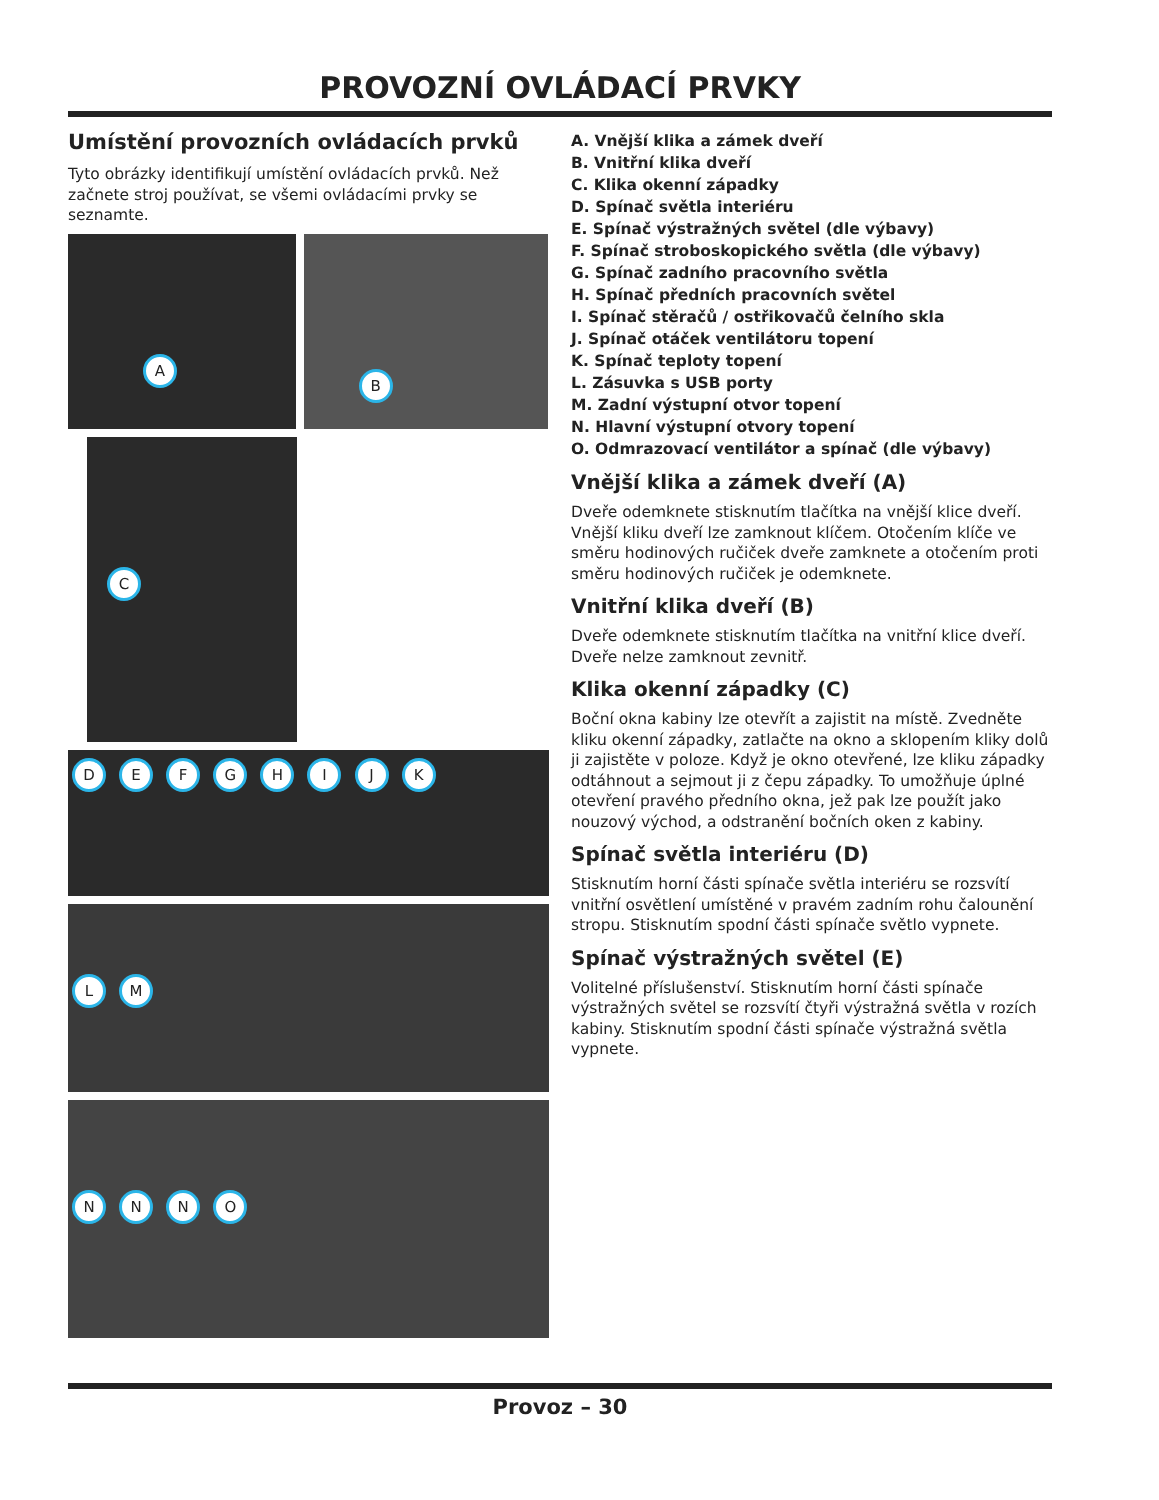PROVOZNÍ OVLÁDACÍ PRVKY
Umístění provozních ovládacích prvků
Tyto obrázky identifikují umístění ovládacích prvků. Než začnete stroj používat, se všemi ovládacími prvky se seznamte.
A
B
C
D E F G H I J K
L M
N N N O
A. Vnější klika a zámek dveří
B. Vnitřní klika dveří
C. Klika okenní západky
D. Spínač světla interiéru
E. Spínač výstražných světel (dle výbavy)
F. Spínač stroboskopického světla (dle výbavy)
G. Spínač zadního pracovního světla
H. Spínač předních pracovních světel
I. Spínač stěračů / ostřikovačů čelního skla
J. Spínač otáček ventilátoru topení
K. Spínač teploty topení
L. Zásuvka s USB porty
M. Zadní výstupní otvor topení
N. Hlavní výstupní otvory topení
O. Odmrazovací ventilátor a spínač (dle výbavy)
Vnější klika a zámek dveří (A)
Dveře odemknete stisknutím tlačítka na vnější klice dveří. Vnější kliku dveří lze zamknout klíčem. Otočením klíče ve směru hodinových ručiček dveře zamknete a otočením proti směru hodinových ručiček je odemknete.
Vnitřní klika dveří (B)
Dveře odemknete stisknutím tlačítka na vnitřní klice dveří. Dveře nelze zamknout zevnitř.
Klika okenní západky (C)
Boční okna kabiny lze otevřít a zajistit na místě. Zvedněte kliku okenní západky, zatlačte na okno a sklopením kliky dolů ji zajistěte v poloze. Když je okno otevřené, lze kliku západky odtáhnout a sejmout ji z čepu západky. To umožňuje úplné otevření pravého předního okna, jež pak lze použít jako nouzový východ, a odstranění bočních oken z kabiny.
Spínač světla interiéru (D)
Stisknutím horní části spínače světla interiéru se rozsvítí vnitřní osvětlení umístěné v pravém zadním rohu čalounění stropu. Stisknutím spodní části spínače světlo vypnete.
Spínač výstražných světel (E)
Volitelné příslušenství. Stisknutím horní části spínače výstražných světel se rozsvítí čtyři výstražná světla v rozích kabiny. Stisknutím spodní části spínače výstražná světla vypnete.
Provoz – 30